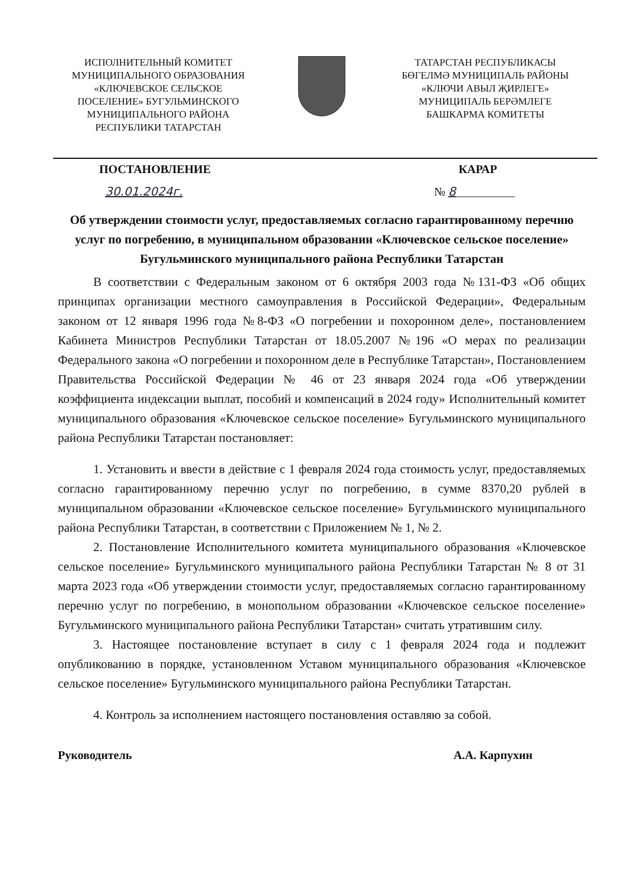ИСПОЛНИТЕЛЬНЫЙ КОМИТЕТ
МУНИЦИПАЛЬНОГО ОБРАЗОВАНИЯ
«КЛЮЧЕВСКОЕ СЕЛЬСКОЕ
ПОСЕЛЕНИЕ» БУГУЛЬМИНСКОГО
МУНИЦИПАЛЬНОГО РАЙОНА
РЕСПУБЛИКИ ТАТАРСТАН
ТАТАРСТАН РЕСПУБЛИКАСЫ
БӨГЕЛМӘ МУНИЦИПАЛЬ РАЙОНЫ
«КЛЮЧИ АВЫЛ ҖИРЛЕГЕ»
МУНИЦИПАЛЬ БЕРӘМЛЕГЕ
БАШКАРМА КОМИТЕТЫ
ПОСТАНОВЛЕНИЕ КАРАР
30.01.2024г. № 8__________
Об утверждении стоимости услуг, предоставляемых согласно гарантированному перечню услуг по погребению, в муниципальном образовании «Ключевское сельское поселение» Бугульминского муниципального района Республики Татарстан
В соответствии с Федеральным законом от 6 октября 2003 года №131-ФЗ «Об общих принципах организации местного самоуправления в Российской Федерации», Федеральным законом от 12 января 1996 года №8-ФЗ «О погребении и похоронном деле», постановлением Кабинета Министров Республики Татарстан от 18.05.2007 №196 «О мерах по реализации Федерального закона «О погребении и похоронном деле в Республике Татарстан», Постановлением Правительства Российской Федерации № 46 от 23 января 2024 года «Об утверждении коэффициента индексации выплат, пособий и компенсаций в 2024 году» Исполнительный комитет муниципального образования «Ключевское сельское поселение» Бугульминского муниципального района Республики Татарстан постановляет:
1. Установить и ввести в действие с 1 февраля 2024 года стоимость услуг, предоставляемых согласно гарантированному перечню услуг по погребению, в сумме 8370,20 рублей в муниципальном образовании «Ключевское сельское поселение» Бугульминского муниципального района Республики Татарстан, в соответствии с Приложением № 1, № 2.
2. Постановление Исполнительного комитета муниципального образования «Ключевское сельское поселение» Бугульминского муниципального района Республики Татарстан № 8 от 31 марта 2023 года «Об утверждении стоимости услуг, предоставляемых согласно гарантированному перечню услуг по погребению, в монопольном образовании «Ключевское сельское поселение» Бугульминского муниципального района Республики Татарстан» считать утратившим силу.
3. Настоящее постановление вступает в силу с 1 февраля 2024 года и подлежит опубликованию в порядке, установленном Уставом муниципального образования «Ключевское сельское поселение» Бугульминского муниципального района Республики Татарстан.
4. Контроль за исполнением настоящего постановления оставляю за собой.
Руководитель А.А. Карпухин